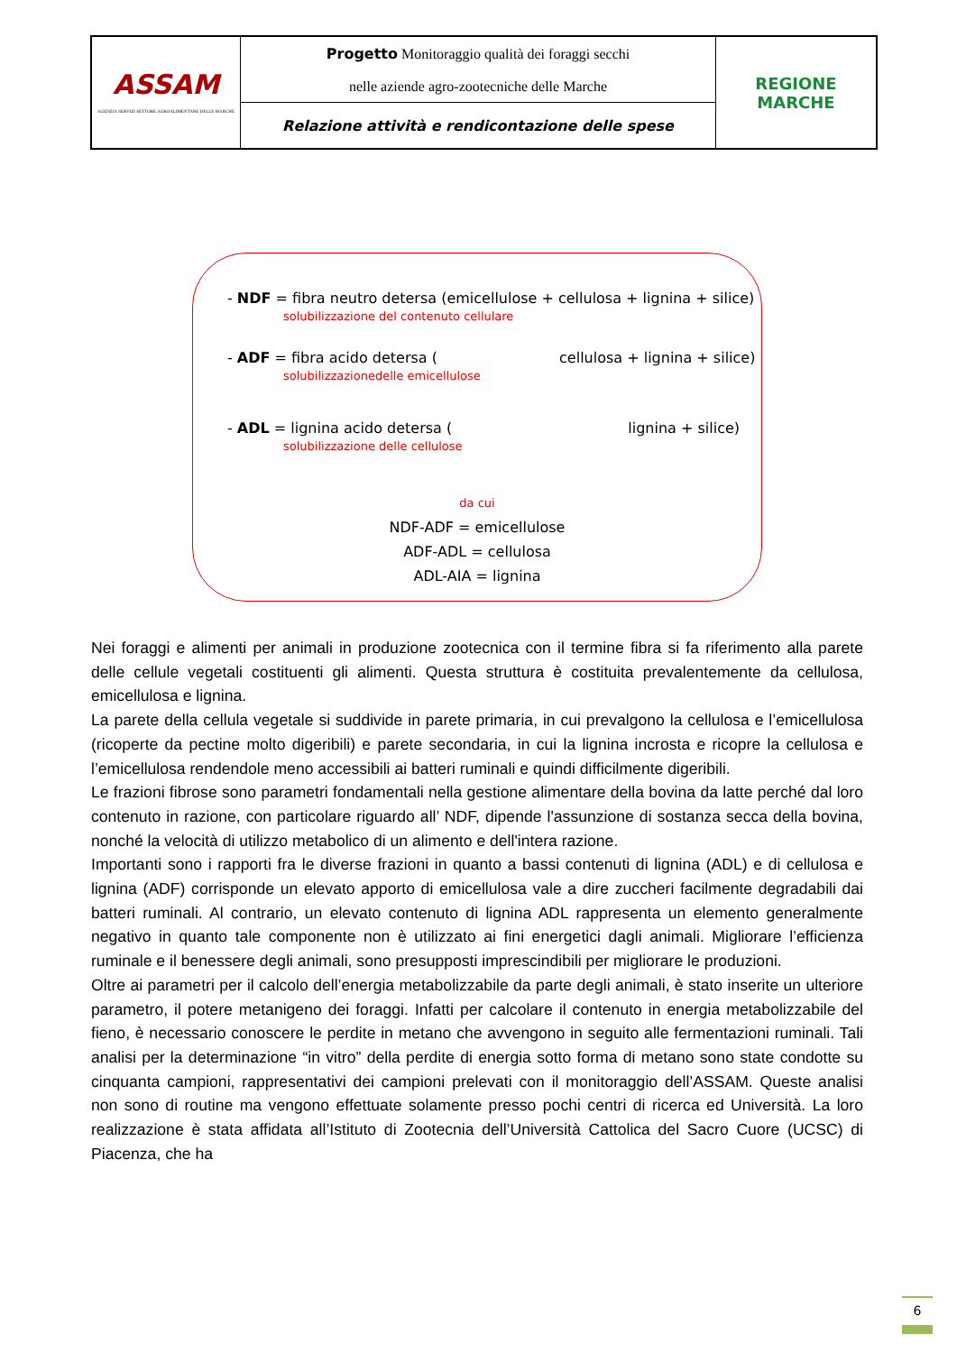| ASSAM AGENZIA SERVIZI SETTORE AGROALIMENTARE DELLE MARCHE | Progetto Monitoraggio qualità dei foraggi secchi nelle aziende agro-zootecniche delle Marche | REGIONE MARCHE |
| | Relazione attività e rendicontazione delle spese | |
- NDF = fibra neutro detersa (emicellulose + cellulosa + lignina + silice)
solubilizzazione del contenuto cellulare
- ADF = fibra acido detersa ( cellulosa + lignina + silice)
solubilizzazionedelle emicellulose
- ADL = lignina acido detersa ( lignina + silice)
solubilizzazione delle cellulose
da cui
NDF-ADF = emicellulose
ADF-ADL = cellulosa
ADL-AIA = lignina
Nei foraggi e alimenti per animali in produzione zootecnica con il termine fibra si fa riferimento alla parete delle cellule vegetali costituenti gli alimenti. Questa struttura è costituita prevalentemente da cellulosa, emicellulosa e lignina.
La parete della cellula vegetale si suddivide in parete primaria, in cui prevalgono la cellulosa e l’emicellulosa (ricoperte da pectine molto digeribili) e parete secondaria, in cui la lignina incrosta e ricopre la cellulosa e l’emicellulosa rendendole meno accessibili ai batteri ruminali e quindi difficilmente digeribili.
Le frazioni fibrose sono parametri fondamentali nella gestione alimentare della bovina da latte perché dal loro contenuto in razione, con particolare riguardo all’ NDF, dipende l'assunzione di sostanza secca della bovina, nonché la velocità di utilizzo metabolico di un alimento e dell'intera razione.
Importanti sono i rapporti fra le diverse frazioni in quanto a bassi contenuti di lignina (ADL) e di cellulosa e lignina (ADF) corrisponde un elevato apporto di emicellulosa vale a dire zuccheri facilmente degradabili dai batteri ruminali. Al contrario, un elevato contenuto di lignina ADL rappresenta un elemento generalmente negativo in quanto tale componente non è utilizzato ai fini energetici dagli animali. Migliorare l’efficienza ruminale e il benessere degli animali, sono presupposti imprescindibili per migliorare le produzioni.
Oltre ai parametri per il calcolo dell’energia metabolizzabile da parte degli animali, è stato inserite un ulteriore parametro, il potere metanigeno dei foraggi. Infatti per calcolare il contenuto in energia metabolizzabile del fieno, è necessario conoscere le perdite in metano che avvengono in seguito alle fermentazioni ruminali. Tali analisi per la determinazione “in vitro” della perdite di energia sotto forma di metano sono state condotte su cinquanta campioni, rappresentativi dei campioni prelevati con il monitoraggio dell’ASSAM. Queste analisi non sono di routine ma vengono effettuate solamente presso pochi centri di ricerca ed Università. La loro realizzazione è stata affidata all’Istituto di Zootecnia dell’Università Cattolica del Sacro Cuore (UCSC) di Piacenza, che ha
6